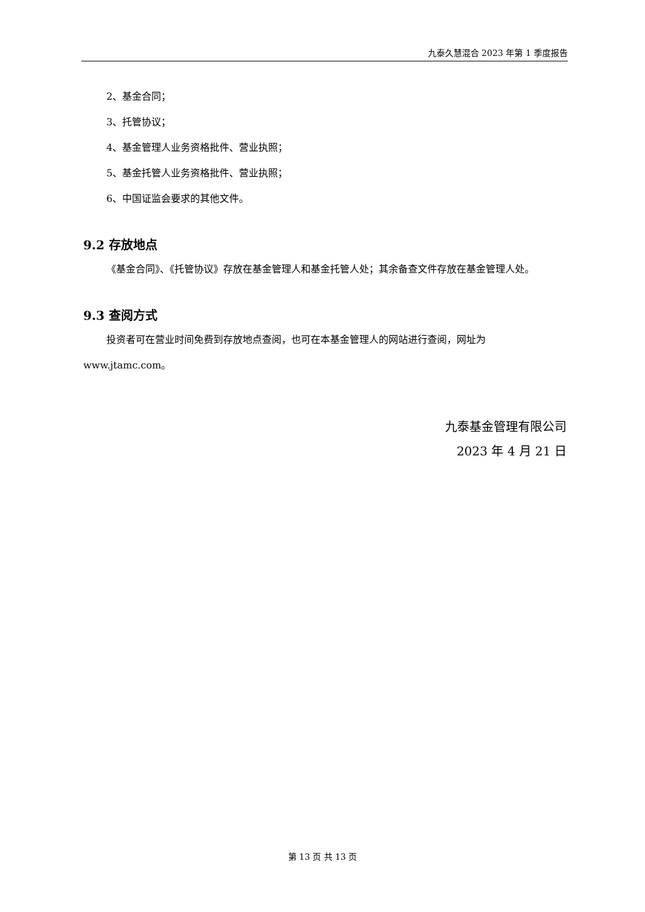九泰久慧混合 2023 年第 1 季度报告
2、基金合同；
3、托管协议；
4、基金管理人业务资格批件、营业执照；
5、基金托管人业务资格批件、营业执照；
6、中国证监会要求的其他文件。
9.2 存放地点
《基金合同》、《托管协议》存放在基金管理人和基金托管人处；其余备查文件存放在基金管理人处。
9.3 查阅方式
投资者可在营业时间免费到存放地点查阅，也可在本基金管理人的网站进行查阅，网址为 www.jtamc.com。
九泰基金管理有限公司
2023 年 4 月 21 日
第 13 页 共 13 页